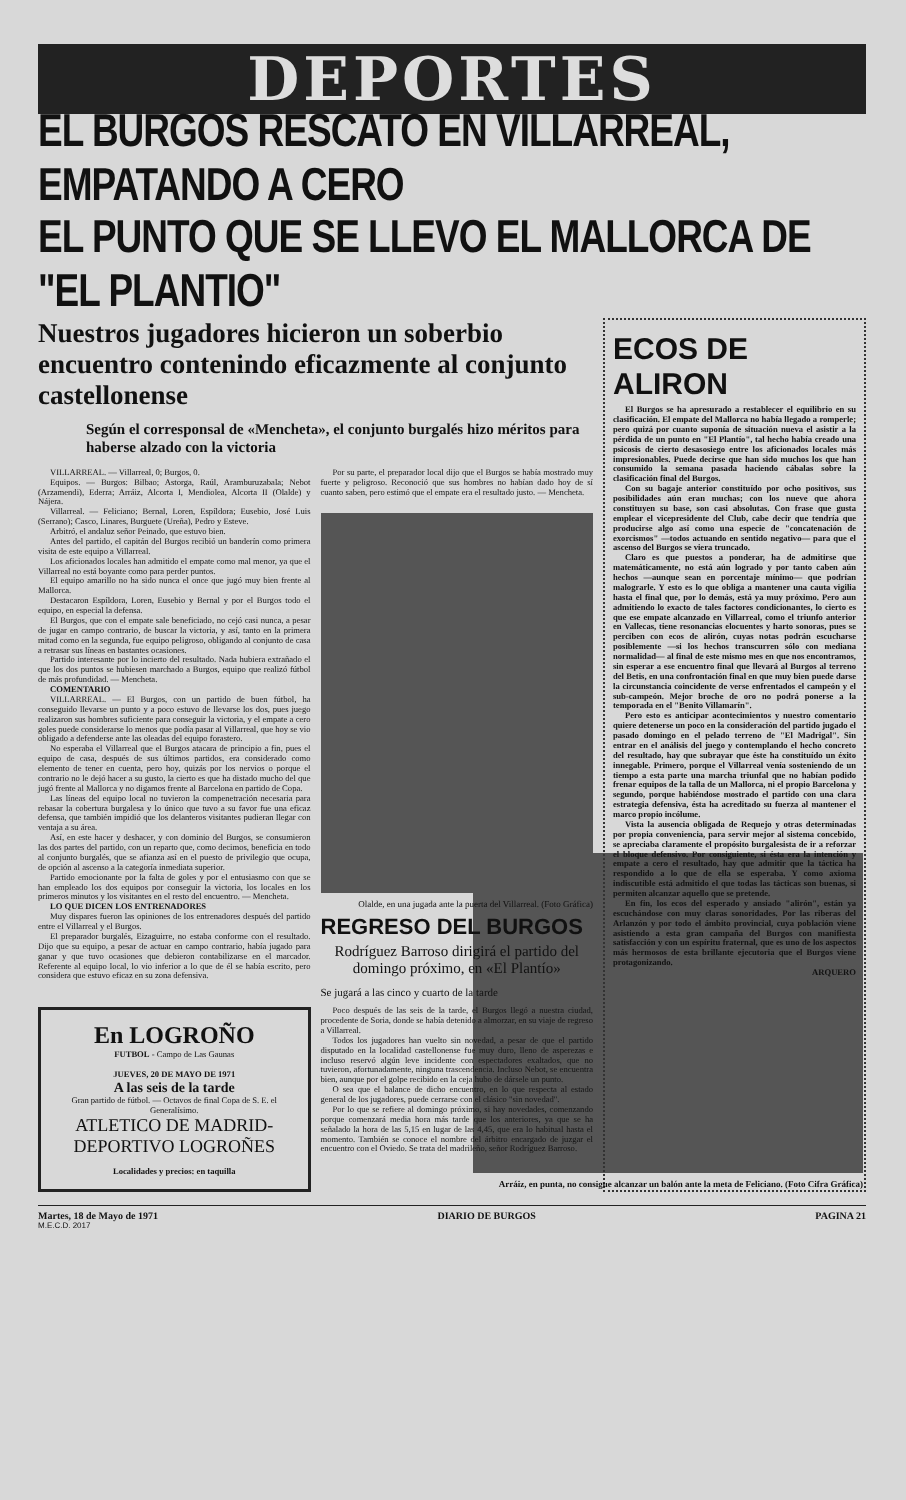DEPORTES
EL BURGOS RESCATO EN VILLARREAL, EMPATANDO A CERO
EL PUNTO QUE SE LLEVO EL MALLORCA DE "EL PLANTIO"
Nuestros jugadores hicieron un soberbio encuentro contenindo eficazmente al conjunto castellonense
Según el corresponsal de «Mencheta», el conjunto burgalés hizo méritos para haberse alzado con la victoria
VILLARREAL. — Villarreal, 0; Burgos, 0.
Equipos. — Burgos: Bilbao; Astorga, Raúl, Arambu­ruzabala; Nebot (Arzamendi), Ederra; Arráiz, Alcorta I, Mendiolea, Alcorta II (Olalde) y Nájera.
Villarreal. — Feliciano; Bernal, Loren, Espíldora; Eusebio, José Luis (Serrano); Casco, Linares, Burguete (Ureña), Pedro y Esteve.
Arbitró, el andaluz señor Peinado, que estuvo bien.
Antes del partido, el capitán del Burgos recibió un banderín como primera visita de este equipo a Villarreal.
Los aficionados locales han admitido el empate como mal menor, ya que el Villarreal no está boyante como para perder puntos.
El equipo amarillo no ha sido nunca el once que jugó muy bien frente al Mallorca.
Destacaron Espíldora, Loren, Eusebio y Bernal y por el Burgos todo el equipo, en especial la defensa.
El Burgos, que con el empate sale beneficiado, no cejó casi nunca, a pesar de jugar en campo contrario, de buscar la victoria, y así, tanto en la primera mitad como en la segunda, fue equipo peligroso, obligando al conjunto de casa a retrasar sus líneas en bastantes ocasiones.
Partido interesante por lo incierto del resultado. Nada hubiera extrañado el que los dos puntos se hubiesen marchado a Burgos, equipo que realizó fútbol de más profundidad. — Mencheta.
COMENTARIO
VILLARREAL. — El Burgos, con un partido de buen fútbol, ha conseguido llevarse un punto y a poco estuvo de llevarse los dos, pues juego realizaron sus hombres suficiente para conseguir la victoria, y el empate a cero goles puede considerarse lo menos que podía pasar al Villarreal, que hoy se vio obligado a defenderse ante las oleadas del equipo forastero.
No esperaba el Villarreal que el Burgos atacara de principio a fin, pues el equipo de casa, después de sus últimos partidos, era considerado como elemento de tener en cuenta, pero hoy, quizás por los nervios o porque el contrario no le dejó hacer a su gusto, la cierto es que ha distado mucho del que jugó frente al Mallorca y no digamos frente al Barcelona en partido de Copa.
Las líneas del equipo local no tuvieron la compenetración necesaria para rebasar la cobertura burgalesa y lo único que tuvo a su favor fue una eficaz defensa, que también impidió que los delanteros visitantes pudieran llegar con ventaja a su área.
Así, en este hacer y deshacer, y con dominio del Burgos, se consumieron las dos partes del partido, con un reparto que, como decimos, beneficia en todo al conjunto burgalés, que se afianza así en el puesto de privilegio que ocupa, de opción al ascenso a la categoría inmediata superior.
Partido emocionante por la falta de goles y por el entusiasmo con que se han empleado los dos equipos por conseguir la victoria, los locales en los primeros minutos y los visitantes en el resto del encuentro. — Mencheta.
LO QUE DICEN LOS ENTRENADORES
Muy dispares fueron las opiniones de los entrenadores después del partido entre el Villarreal y el Burgos.
El preparador burgalés, Eizaguirre, no estaba conforme con el resultado. Dijo que su equipo, a pesar de actuar en campo contrario, había jugado para ganar y que tuvo ocasiones que debieron contabilizarse en el marcador. Referente al equipo local, lo vio inferior a lo que de él se había escrito, pero considera que estuvo eficaz en su zona defensiva.
En LOGROÑO
FUTBOL - Campo de Las Gaunas
JUEVES, 20 DE MAYO DE 1971
A las seis de la tarde
Gran partido de fútbol. — Octavos de final Copa de S. E. el Generalísimo.
ATLETICO DE MADRID-
DEPORTIVO LOGROÑES
Localidades y precios: en taquilla
Por su parte, el preparador local dijo que el Burgos se había mostrado muy fuerte y peligroso. Reconoció que sus hombres no habían dado hoy de sí cuanto saben, pero estimó que el empate era el resultado justo. — Mencheta.
Olalde, en una jugada ante la puerta del Villarreal. (Foto Gráfica)
REGRESO DEL BURGOS
Rodríguez Barroso dirigirá el partido del domingo próximo, en «El Plantío»
Se jugará a las cinco y cuarto de la tarde
Poco después de las seis de la tarde, el Burgos llegó a nuestra ciudad, procedente de Soria, donde se había detenido a almorzar, en su viaje de regreso a Villarreal.
Todos los jugadores han vuelto sin novedad, a pesar de que el partido disputado en la localidad castellonense fue muy duro, lleno de asperezas e incluso reservó algún leve incidente con espectadores exaltados, que no tuvieron, afortunadamente, ninguna trascendencia. Incluso Nebot, se encuentra bien, aunque por el golpe recibido en la ceja hubo de dársele un punto.
O sea que el balance de dicho encuentro, en lo que respecta al estado general de los jugadores, puede cerrarse con el clásico "sin novedad".
Por lo que se refiere al domingo próximo, si hay novedades, comenzando porque comenzará media hora más tarde que los anteriores, ya que se ha señalado la hora de las 5,15 en lugar de las 4,45, que era lo habitual hasta el momento. También se conoce el nombre del árbitro encargado de juzgar el encuentro con el Oviedo. Se trata del madrileño, señor Rodríguez Barroso.
ECOS DE ALIRON
El Burgos se ha apresurado a restablecer el equilibrio en su clasificación. El empate del Mallorca no había llegado a romperle; pero quizá por cuanto suponía de situación nueva el asistir a la pérdida de un punto en "El Plantío", tal hecho había creado una psicosis de cierto desasosiego entre los aficionados locales más impresionables. Puede decirse que han sido muchos los que han consumido la semana pasada haciendo cábalas sobre la clasificación final del Burgos.
Con su bagaje anterior constituído por ocho positivos, sus posibilidades aún eran muchas; con los nueve que ahora constituyen su base, son casi absolutas. Con frase que gusta emplear el vicepresidente del Club, cabe decir que tendría que producirse algo así como una especie de "concatenación de exorcismos" —todos actuando en sentido negativo— para que el ascenso del Burgos se viera truncado.
Claro es que puestos a ponderar, ha de admitirse que matemáticamente, no está aún logrado y por tanto caben aún hechos —aunque sean en porcentaje mínimo— que podrían malograrle. Y esto es lo que obliga a mantener una cauta vigilia hasta el final que, por lo demás, está ya muy próximo. Pero aun admitiendo lo exacto de tales factores condicionantes, lo cierto es que ese empate alcanzado en Villarreal, como el triunfo anterior en Vallecas, tiene resonancias elocuentes y harto sonoras, pues se perciben con ecos de alirón, cuyas notas podrán escucharse posiblemente —si los hechos transcurren sólo con mediana normalidad— al final de este mismo mes en que nos encontramos, sin esperar a ese encuentro final que llevará al Burgos al terreno del Betis, en una confrontación final en que muy bien puede darse la circunstancia coincidente de verse enfrentados el campeón y el sub-campeón. Mejor broche de oro no podrá ponerse a la temporada en el "Benito Villamarín".
Pero esto es anticipar acontecimientos y nuestro comentario quiere detenerse un poco en la consideración del partido jugado el pasado domingo en el pelado terreno de "El Madrigal". Sin entrar en el análisis del juego y contemplando el hecho concreto del resultado, hay que subrayar que éste ha constituído un éxito innegable. Primero, porque el Villarreal venía sosteniendo de un tiempo a esta parte una marcha triunfal que no habían podido frenar equipos de la talla de un Mallorca, ni el propio Barcelona y segundo, porque habiéndose mostrado el partido con una clara estrategia defensiva, ésta ha acreditado su fuerza al mantener el marco propio incólume.
Vista la ausencia obligada de Requejo y otras determinadas por propia conveniencia, para servir mejor al sistema concebido, se apreciaba claramente el propósito burgalesista de ir a reforzar el bloque defensivo. Por consiguiente, si ésta era la intención y empate a cero el resultado, hay que admitir que la táctica ha respondido a lo que de ella se esperaba. Y como axioma indiscutible está admitido el que todas las tácticas son buenas, si permiten alcanzar aquello que se pretende.
En fin, los ecos del esperado y ansiado "alirón", están ya escuchándose con muy claras sonoridades. Por las riberas del Arlanzón y por todo el ámbito provincial, cuya población viene asistiendo a esta gran campaña del Burgos con manifiesta satisfacción y con un espíritu fraternal, que es uno de los aspectos más hermosos de esta brillante ejecutoria que el Burgos viene protagonizando.
ARQUERO
Arráiz, en punta, no consigue alcanzar un balón ante la meta de Feliciano. (Foto Cifra Gráfica)
Martes, 18 de Mayo de 1971 DIARIO DE BURGOS PAGINA 21
M.E.C.D. 2017